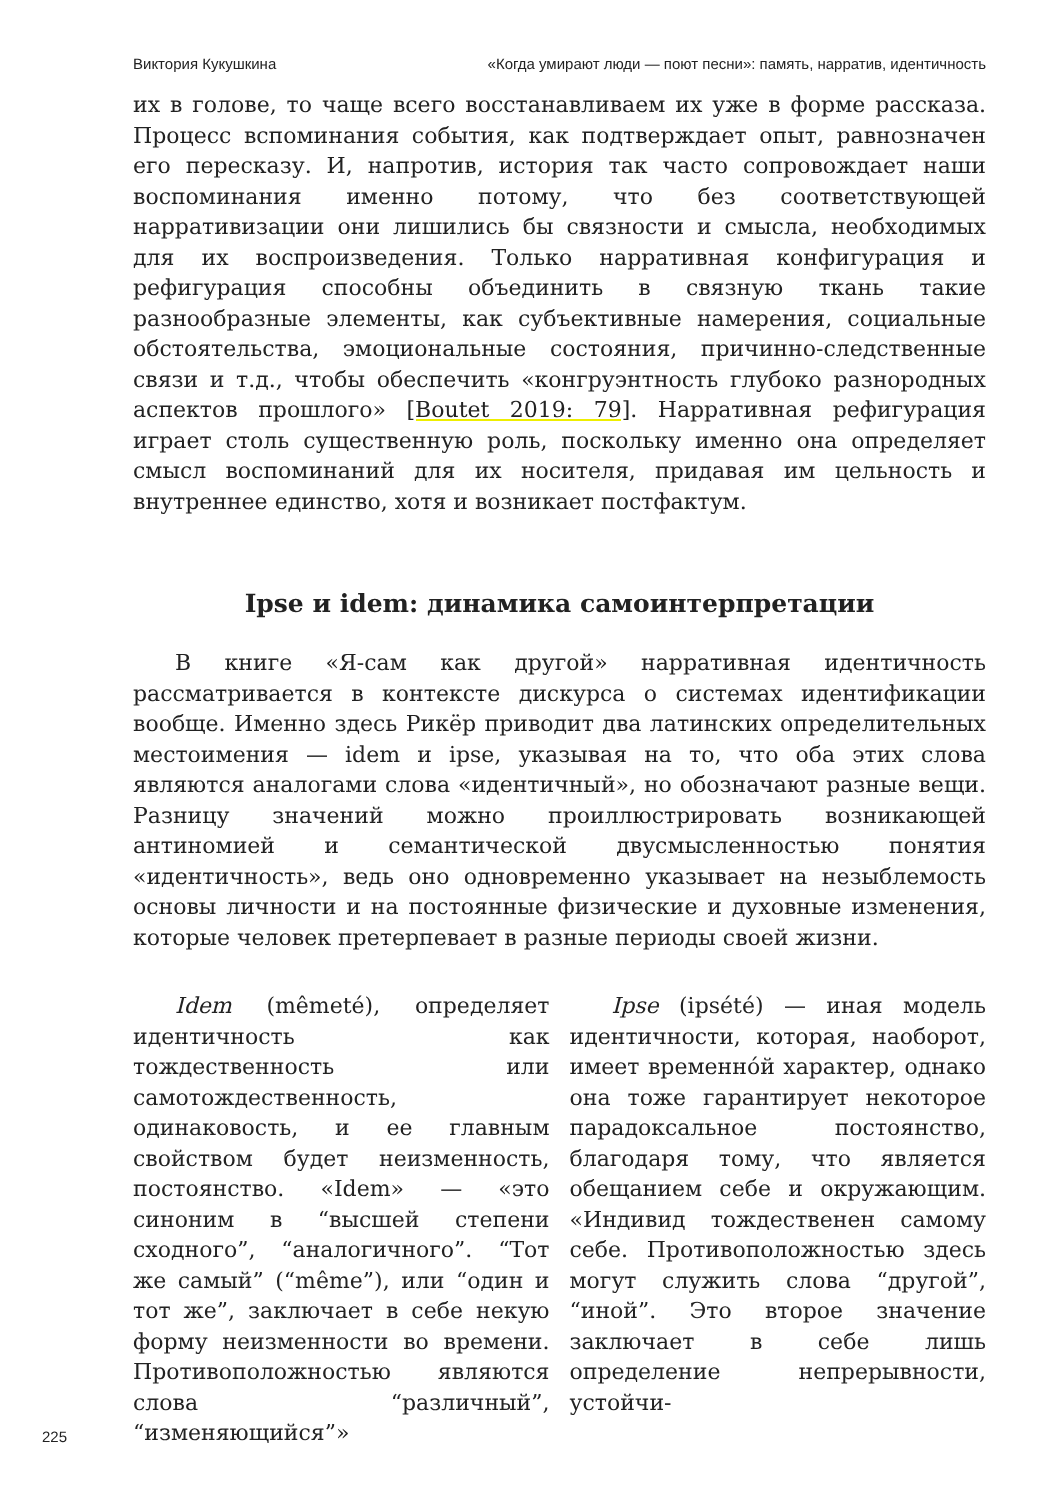Виктория Кукушкина «Когда умирают люди — поют песни»: память, нарратив, идентичность
их в голове, то чаще всего восстанавливаем их уже в форме рассказа. Процесс вспоминания события, как подтверждает опыт, равнозначен его пересказу. И, напротив, история так часто сопровождает наши воспоминания именно потому, что без соответствующей нарративизации они лишились бы связности и смысла, необходимых для их воспроизведения. Только нарративная конфигурация и рефигурация способны объединить в связную ткань такие разнообразные элементы, как субъективные намерения, социальные обстоятельства, эмоциональные состояния, причинно-следственные связи и т.д., чтобы обеспечить «конгруэнтность глубоко разнородных аспектов прошлого» [Boutet 2019: 79]. Нарративная рефигурация играет столь существенную роль, поскольку именно она определяет смысл воспоминаний для их носителя, придавая им цельность и внутреннее единство, хотя и возникает постфактум.
Ipse и idem: динамика самоинтерпретации
В книге «Я-сам как другой» нарративная идентичность рассматривается в контексте дискурса о системах идентификации вообще. Именно здесь Рикёр приводит два латинских определительных местоимения — idem и ipse, указывая на то, что оба этих слова являются аналогами слова «идентичный», но обозначают разные вещи. Разницу значений можно проиллюстрировать возникающей антиномией и семантической двусмысленностью понятия «идентичность», ведь оно одновременно указывает на незыблемость основы личности и на постоянные физические и духовные изменения, которые человек претерпевает в разные периоды своей жизни.
Idem (mêmeté), определяет идентичность как тождественность или самотождественность, одинаковость, и ее главным свойством будет неизменность, постоянство. «Idem» — «это синоним в “высшей степени сходного”, “аналогичного”. “Тот же самый” (“même”), или “один и тот же”, заключает в себе некую форму неизменности во времени. Противоположностью являются слова “различный”, “изменяющийся”»
Ipse (ipsété) — иная модель идентичности, которая, наоборот, имеет временно́й характер, однако она тоже гарантирует некоторое парадоксальное постоянство, благодаря тому, что является обещанием себе и окружающим. «Индивид тождественен самому себе. Противоположностью здесь могут служить слова “другой”, “иной”. Это второе значение заключает в себе лишь определение непрерывности, устойчи-
225